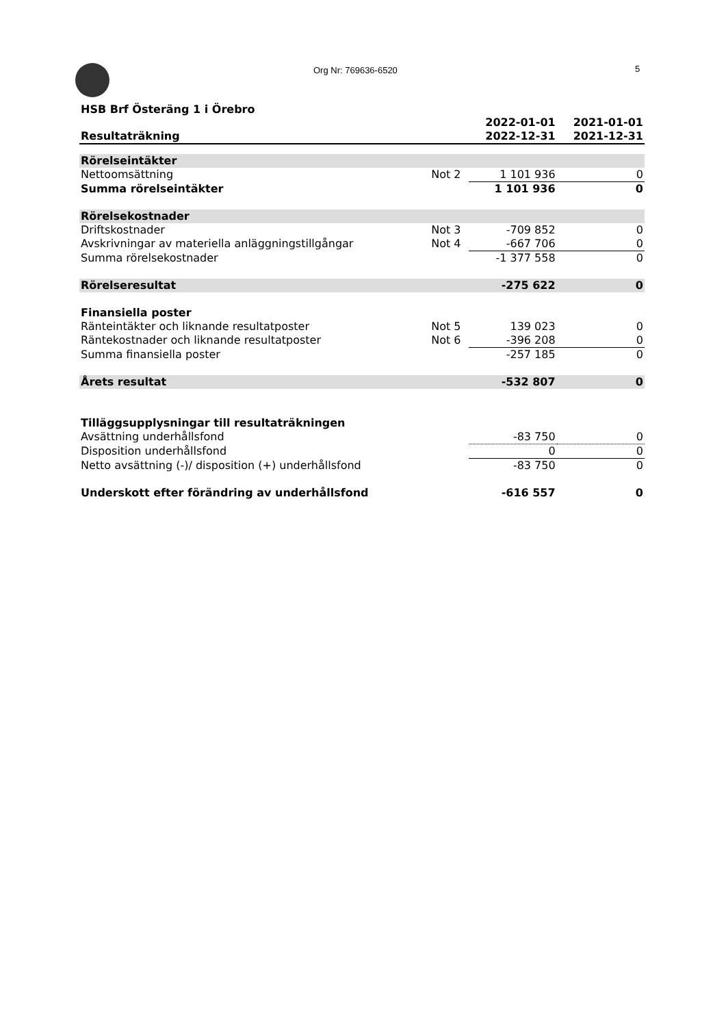Org Nr: 769636-6520 5
HSB Brf Österäng 1 i Örebro
| Resultaträkning | | 2022-01-01 2022-12-31 | 2021-01-01 2021-12-31 |
| --- | --- | --- | --- |
| Rörelseintäkter | | | |
| Nettoomsättning | Not 2 | 1 101 936 | 0 |
| Summa rörelseintäkter | | 1 101 936 | 0 |
| Rörelsekostnader | | | |
| Driftskostnader | Not 3 | -709 852 | 0 |
| Avskrivningar av materiella anläggningstillgångar | Not 4 | -667 706 | 0 |
| Summa rörelsekostnader | | -1 377 558 | 0 |
| Rörelseresultat | | -275 622 | 0 |
| Finansiella poster | | | |
| Ränteintäkter och liknande resultatposter | Not 5 | 139 023 | 0 |
| Räntekostnader och liknande resultatposter | Not 6 | -396 208 | 0 |
| Summa finansiella poster | | -257 185 | 0 |
| Årets resultat | | -532 807 | 0 |
| Tilläggsupplysningar till resultaträkningen | | | |
| Avsättning underhållsfond | | -83 750 | 0 |
| Disposition underhållsfond | | 0 | 0 |
| Netto avsättning (-)/ disposition (+) underhållsfond | | -83 750 | 0 |
| Underskott efter förändring av underhållsfond | | -616 557 | 0 |